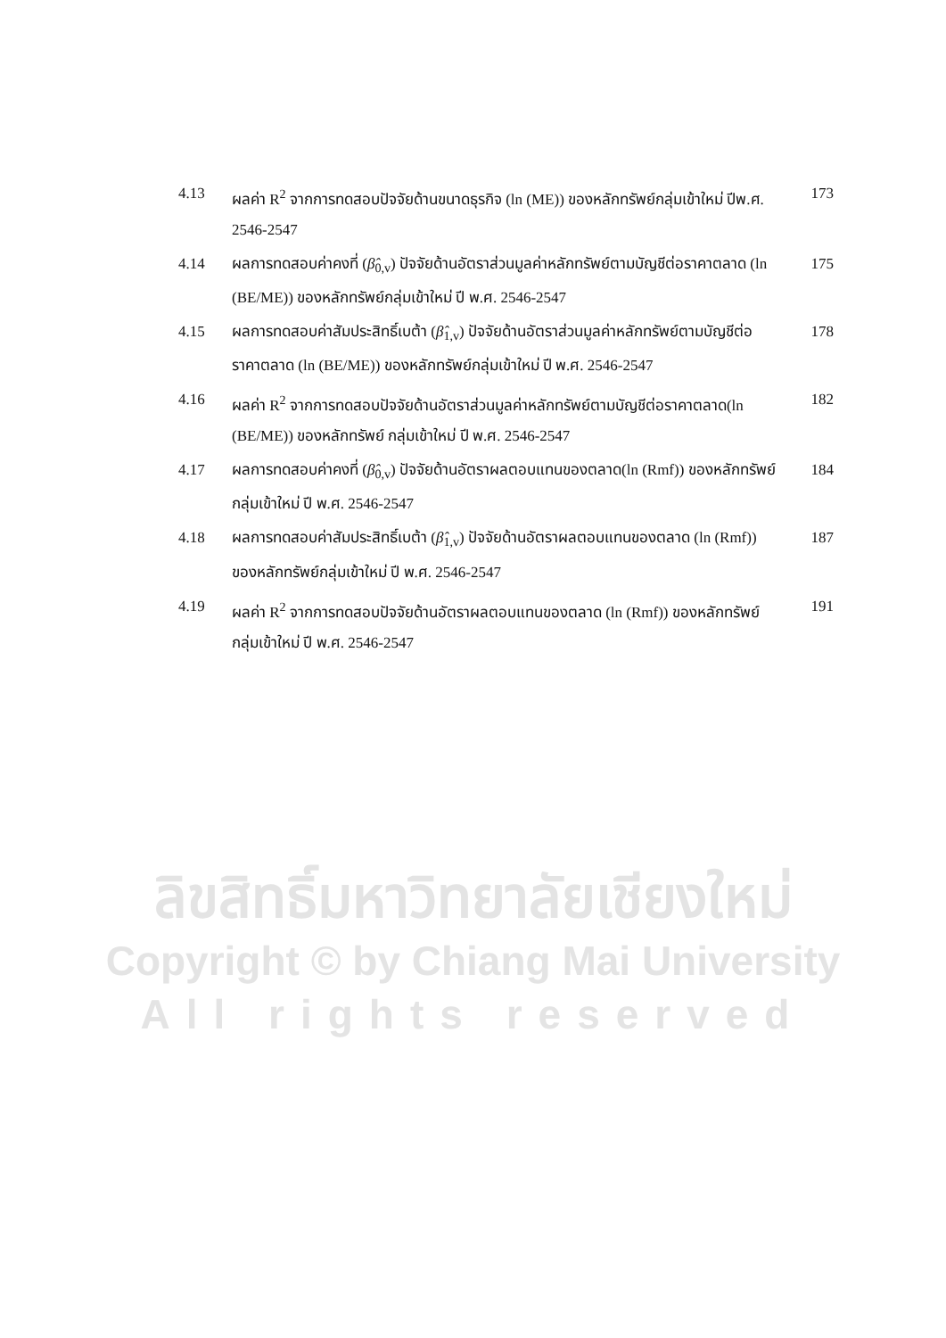4.13 ผลค่า R<sup>2</sup> จากการทดสอบปัจจัยด้านขนาดธุรกิจ (ln (ME)) ของหลักทรัพย์กลุ่มเข้าใหม่ ปีพ.ศ. 2546-2547
173
4.14 ผลการทดสอบค่าคงที่ (β̂<sub>0,v</sub>) ปัจจัยด้านอัตราส่วนมูลค่าหลักทรัพย์ตามบัญชีต่อราคาตลาด (ln (BE/ME)) ของหลักทรัพย์กลุ่มเข้าใหม่ ปี พ.ศ. 2546-2547
175
4.15 ผลการทดสอบค่าสัมประสิทธิ์เบต้า (β̂<sub>1,v</sub>) ปัจจัยด้านอัตราส่วนมูลค่าหลักทรัพย์ตามบัญชีต่อราคาตลาด (ln (BE/ME)) ของหลักทรัพย์กลุ่มเข้าใหม่ ปี พ.ศ. 2546-2547
178
4.16 ผลค่า R<sup>2</sup> จากการทดสอบปัจจัยด้านอัตราส่วนมูลค่าหลักทรัพย์ตามบัญชีต่อราคาตลาด(ln (BE/ME)) ของหลักทรัพย์ กลุ่มเข้าใหม่ ปี พ.ศ. 2546-2547
182
4.17 ผลการทดสอบค่าคงที่ (β̂<sub>0,v</sub>) ปัจจัยด้านอัตราผลตอบแทนของตลาด(ln (Rmf)) ของหลักทรัพย์กลุ่มเข้าใหม่ ปี พ.ศ. 2546-2547
184
4.18 ผลการทดสอบค่าสัมประสิทธิ์เบต้า (β̂<sub>1,v</sub>) ปัจจัยด้านอัตราผลตอบแทนของตลาด (ln (Rmf)) ของหลักทรัพย์กลุ่มเข้าใหม่ ปี พ.ศ. 2546-2547
187
4.19 ผลค่า R<sup>2</sup> จากการทดสอบปัจจัยด้านอัตราผลตอบแทนของตลาด (ln (Rmf)) ของหลักทรัพย์กลุ่มเข้าใหม่ ปี พ.ศ. 2546-2547
191
ลิขสิทธิ์มหาวิทยาลัยเชียงใหม่
Copyright © by Chiang Mai University
All rights reserved